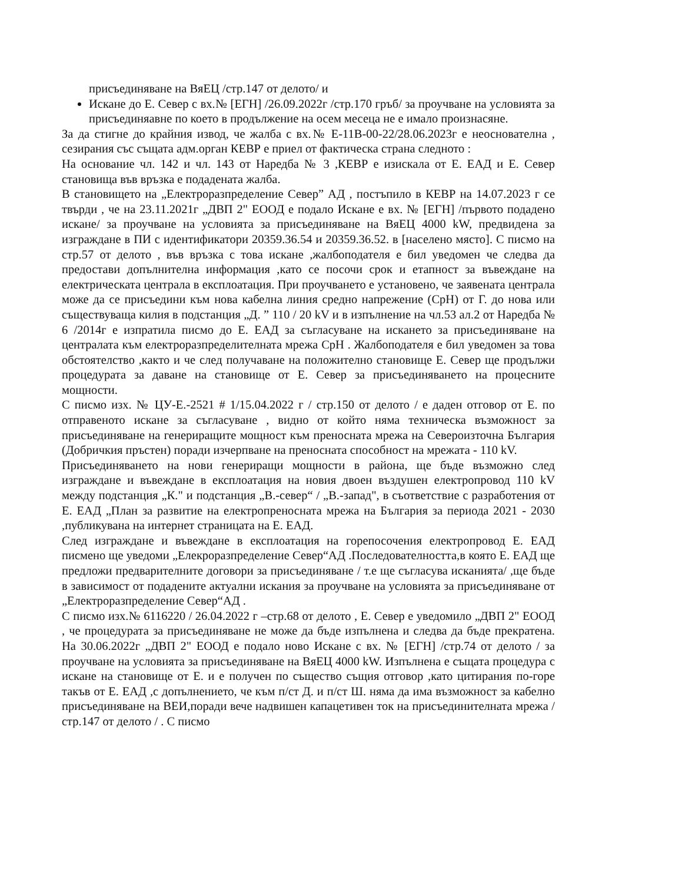присъединяване на ВяЕЦ /стр.147 от делото/ и
Искане до Е. Север с вх.№ [ЕГН] /26.09.2022г /стр.170 гръб/ за проучване на условията за присъединяавне по което в продължение на осем месеца не е имало произнасяне.
За да стигне до крайния извод, че жалба с вх.№ Е-11В-00-22/28.06.2023г е неоснователна , сезирания със същата адм.орган КЕВР е приел от фактическа страна следното :
На основание чл. 142 и чл. 143 от Наредба № 3 ,КЕВР е изискала от Е. ЕАД и Е. Север становища във връзка е подадената жалба.
В становището на „Електроразпределение Север” АД , постъпило в КЕВР на 14.07.2023 г се твърди , че на 23.11.2021г „ДВП 2" ЕООД е подало Искане е вх. № [ЕГН] /първото подадено искане/ за проучване на условията за присъединяване на ВяЕЦ 4000 kW, предвидена за изграждане в ПИ с идентификатори 20359.36.54 и 20359.36.52. в [населено място]. С писмо на стр.57 от делото , във връзка с това искане ,жалбоподателя е бил уведомен че следва да предостави допълнителна информация ,като се посочи срок и етапност за въвеждане на електрическата централа в експлоатация. При проучването е установено, че заявената централа може да се присъедини към нова кабелна линия средно напрежение (СрН) от Г. до нова или съществуваща килия в подстанция „Д. ” 110 / 20 kV и в изпълнение на чл.53 ал.2 от Наредба № 6 /2014г е изпратила писмо до Е. ЕАД за съгласуване на искането за присъединяване на централата към електроразпределителната мрежа СрН . Жалбоподателя е бил уведомен за това обстоятелство ,както и че след получаване на положително становище Е. Север ще продължи процедурата за даване на становище от Е. Север за присъединяването на процесните мощности.
С писмо изх. № ЦУ-Е.-2521 # 1/15.04.2022 г / стр.150 от делото / е даден отговор от Е. по отправеното искане за съгласуване , видно от който няма техническа възможност за присъединяване на генериращите мощност към преносната мрежа на Североизточна България (Добричкия пръстен) поради изчерпване на преносната способност на мрежата - 110 kV.
Присъединяването на нови генериращи мощности в района, ще бъде възможно след изграждане и въвеждане в експлоатация на новия двоен въздушен електропровод 110 kV между подстанция „К." и подстанция „В.-север“ / „В.-запад", в съответствие с разработения от Е. ЕАД „План за развитие на електропреносната мрежа на България за периода 2021 - 2030 ,публикувана на интернет страницата на Е. ЕАД.
След изграждане и въвеждане в експлоатация на горепосочения електропровод Е. ЕАД писмено ще уведоми „Елекроразпределение Север“АД .Последователността,в която Е. ЕАД ще предложи предварителните договори за присъединяване / т.е ще съгласува исканията/ ,ще бъде в зависимост от подадените актуални искания за проучване на условията за присъединяване от „Електроразпределение Север“АД .
С писмо изх.№ 6116220 / 26.04.2022 г –стр.68 от делото , Е. Север е уведомило „ДВП 2" ЕООД , че процедурата за присъединяване не може да бъде изпълнена и следва да бъде прекратена. На 30.06.2022г „ДВП 2" ЕООД е подало ново Искане с вх. № [ЕГН] /стр.74 от делото / за проучване на условията за присъединяване на ВяЕЦ 4000 kW. Изпълнена е същата процедура с искане на становище от Е. и е получен по същество същия отговор ,като цитирания по-горе такъв от Е. ЕАД ,с допълнението, че към п/ст Д. и п/ст Ш. няма да има възможност за кабелно присъединяване на ВЕИ,поради вече надвишен капацетивен ток на присъединителната мрежа /стр.147 от делото / . С писмо